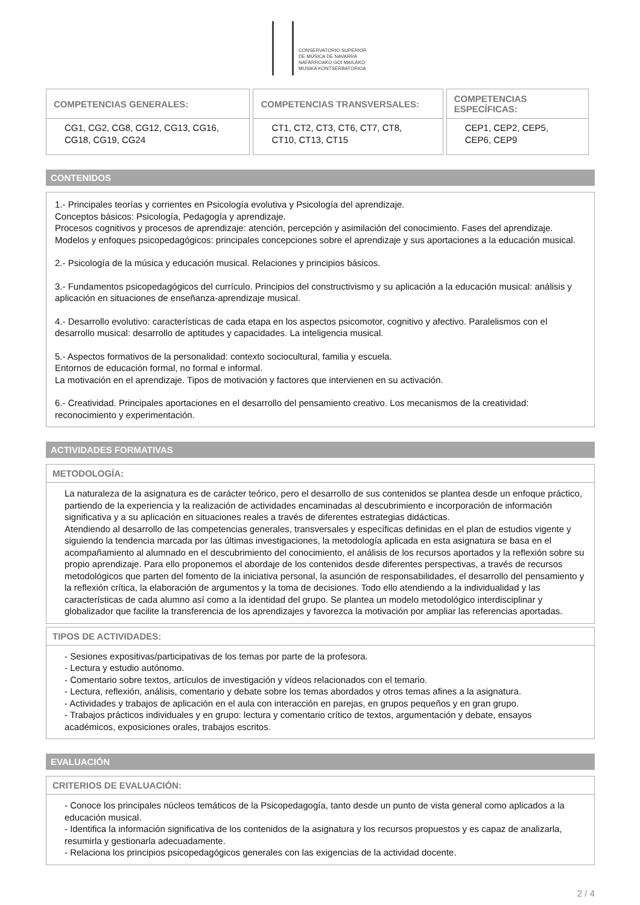CONSERVATORIO SUPERIOR
DE MÚSICA DE NAVARRA
NAFARROAKO GOI MAILAKO
MUSIKA KONTSERBATORIOA
| COMPETENCIAS GENERALES: | COMPETENCIAS TRANSVERSALES: | COMPETENCIAS ESPECÍFICAS: |
| --- | --- | --- |
| CG1, CG2, CG8, CG12, CG13, CG16, CG18, CG19, CG24 | CT1, CT2, CT3, CT6, CT7, CT8, CT10, CT13, CT15 | CEP1, CEP2, CEP5, CEP6, CEP9 |
CONTENIDOS
1.- Principales teorías y corrientes en Psicología evolutiva y Psicología del aprendizaje.
Conceptos básicos: Psicología, Pedagogía y aprendizaje.
Procesos cognitivos y procesos de aprendizaje: atención, percepción y asimilación del conocimiento. Fases del aprendizaje.
Modelos y enfoques psicopedagógicos: principales concepciones sobre el aprendizaje y sus aportaciones a la educación musical.
2.- Psicología de la música y educación musical. Relaciones y principios básicos.
3.- Fundamentos psicopedagógicos del currículo. Principios del constructivismo y su aplicación a la educación musical: análisis y aplicación en situaciones de enseñanza-aprendizaje musical.
4.- Desarrollo evolutivo: características de cada etapa en los aspectos psicomotor, cognitivo y afectivo. Paralelismos con el desarrollo musical: desarrollo de aptitudes y capacidades. La inteligencia musical.
5.- Aspectos formativos de la personalidad: contexto sociocultural, familia y escuela.
Entornos de educación formal, no formal e informal.
La motivación en el aprendizaje. Tipos de motivación y factores que intervienen en su activación.
6.- Creatividad. Principales aportaciones en el desarrollo del pensamiento creativo. Los mecanismos de la creatividad: reconocimiento y experimentación.
ACTIVIDADES FORMATIVAS
METODOLOGÍA:
La naturaleza de la asignatura es de carácter teórico, pero el desarrollo de sus contenidos se plantea desde un enfoque práctico, partiendo de la experiencia y la realización de actividades encaminadas al descubrimiento e incorporación de información significativa y a su aplicación en situaciones reales a través de diferentes estrategias didácticas.
Atendiendo al desarrollo de las competencias generales, transversales y específicas definidas en el plan de estudios vigente y siguiendo la tendencia marcada por las últimas investigaciones, la metodología aplicada en esta asignatura se basa en el acompañamiento al alumnado en el descubrimiento del conocimiento, el análisis de los recursos aportados y la reflexión sobre su propio aprendizaje. Para ello proponemos el abordaje de los contenidos desde diferentes perspectivas, a través de recursos metodológicos que parten del fomento de la iniciativa personal, la asunción de responsabilidades, el desarrollo del pensamiento y la reflexión crítica, la elaboración de argumentos y la toma de decisiones. Todo ello atendiendo a la individualidad y las características de cada alumno así como a la identidad del grupo. Se plantea un modelo metodológico interdisciplinar y globalizador que facilite la transferencia de los aprendizajes y favorezca la motivación por ampliar las referencias aportadas.
TIPOS DE ACTIVIDADES:
- Sesiones expositivas/participativas de los temas por parte de la profesora.
- Lectura y estudio autónomo.
- Comentario sobre textos, artículos de investigación y vídeos relacionados con el temario.
- Lectura, reflexión, análisis, comentario y debate sobre los temas abordados y otros temas afines a la asignatura.
- Actividades y trabajos de aplicación en el aula con interacción en parejas, en grupos pequeños y en gran grupo.
- Trabajos prácticos individuales y en grupo: lectura y comentario crítico de textos, argumentación y debate, ensayos académicos, exposiciones orales, trabajos escritos.
EVALUACIÓN
CRITERIOS DE EVALUACIÓN:
- Conoce los principales núcleos temáticos de la Psicopedagogía, tanto desde un punto de vista general como aplicados a la educación musical.
- Identifica la información significativa de los contenidos de la asignatura y los recursos propuestos y es capaz de analizarla, resumirla y gestionarla adecuadamente.
- Relaciona los principios psicopedagógicos generales con las exigencias de la actividad docente.
2 / 4